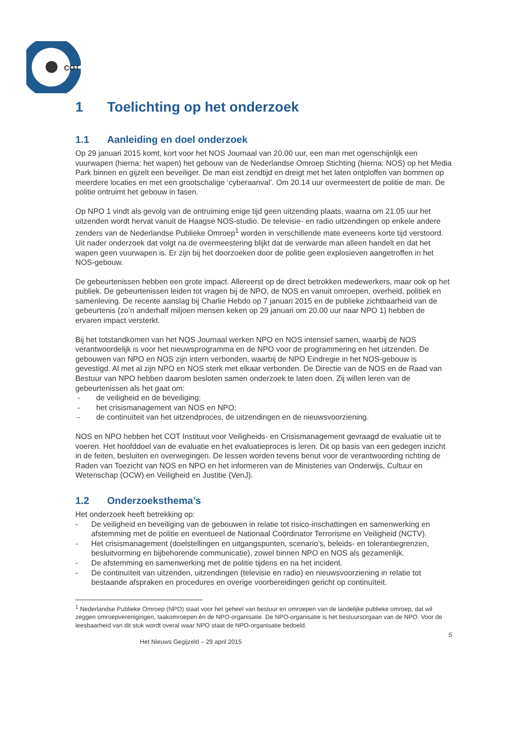COT
1 Toelichting op het onderzoek
1.1 Aanleiding en doel onderzoek
Op 29 januari 2015 komt, kort voor het NOS Journaal van 20.00 uur, een man met ogenschijnlijk een vuurwapen (hierna: het wapen) het gebouw van de Nederlandse Omroep Stichting (hierna: NOS) op het Media Park binnen en gijzelt een beveiliger. De man eist zendtijd en dreigt met het laten ontploffen van bommen op meerdere locaties en met een grootschalige ‘cyberaanval’. Om 20.14 uur overmeestert de politie de man. De politie ontruimt het gebouw in fasen.
Op NPO 1 vindt als gevolg van de ontruiming enige tijd geen uitzending plaats, waarna om 21.05 uur het uitzenden wordt hervat vanuit de Haagse NOS-studio. De televisie- en radio uitzendingen op enkele andere zenders van de Nederlandse Publieke Omroep<sup>1</sup> worden in verschillende mate eveneens korte tijd verstoord. Uit nader onderzoek dat volgt na de overmeestering blijkt dat de verwarde man alleen handelt en dat het wapen geen vuurwapen is. Er zijn bij het doorzoeken door de politie geen explosieven aangetroffen in het NOS-gebouw.
De gebeurtenissen hebben een grote impact. Allereerst op de direct betrokken medewerkers, maar ook op het publiek. De gebeurtenissen leiden tot vragen bij de NPO, de NOS en vanuit omroepen, overheid, politiek en samenleving. De recente aanslag bij Charlie Hebdo op 7 januari 2015 en de publieke zichtbaarheid van de gebeurtenis (zo’n anderhalf miljoen mensen keken op 29 januari om 20.00 uur naar NPO 1) hebben de ervaren impact versterkt.
Bij het totstandkomen van het NOS Journaal werken NPO en NOS intensief samen, waarbij de NOS verantwoordelijk is voor het nieuwsprogramma en de NPO voor de programmering en het uitzenden. De gebouwen van NPO en NOS zijn intern verbonden, waarbij de NPO Eindregie in het NOS-gebouw is gevestigd. Al met al zijn NPO en NOS sterk met elkaar verbonden. De Directie van de NOS en de Raad van Bestuur van NPO hebben daarom besloten samen onderzoek te laten doen. Zij willen leren van de gebeurtenissen als het gaat om:
- de veiligheid en de beveiliging;
- het crisismanagement van NOS en NPO;
- de continuïteit van het uitzendproces, de uitzendingen en de nieuwsvoorziening.
NOS en NPO hebben het COT Instituut voor Veiligheids- en Crisismanagement gevraagd de evaluatie uit te voeren. Het hoofddoel van de evaluatie en het evaluatieproces is leren. Dit op basis van een gedegen inzicht in de feiten, besluiten en overwegingen. De lessen worden tevens benut voor de verantwoording richting de Raden van Toezicht van NOS en NPO en het informeren van de Ministeries van Onderwijs, Cultuur en Wetenschap (OCW) en Veiligheid en Justitie (VenJ).
1.2 Onderzoeksthema’s
Het onderzoek heeft betrekking op:
- De veiligheid en beveiliging van de gebouwen in relatie tot risico-inschattingen en samenwerking en afstemming met de politie en eventueel de Nationaal Coördinator Terrorisme en Veiligheid (NCTV).
- Het crisismanagement (doelstellingen en uitgangspunten, scenario’s, beleids- en tolerantiegrenzen, besluitvorming en bijbehorende communicatie), zowel binnen NPO en NOS als gezamenlijk.
- De afstemming en samenwerking met de politie tijdens en na het incident.
- De continuïteit van uitzenden, uitzendingen (televisie en radio) en nieuwsvoorziening in relatie tot bestaande afspraken en procedures en overige voorbereidingen gericht op continuïteit.
<sup>1</sup> Nederlandse Publieke Omroep (NPO) staat voor het geheel van bestuur en omroepen van de landelijke publieke omroep, dat wil zeggen omroepverenigingen, taakomroepen én de NPO-organisatie. De NPO-organisatie is het bestuursorgaan van de NPO. Voor de leesbaarheid van dit stuk wordt overal waar NPO staat de NPO-organisatie bedoeld.
Het Nieuws Gegijzeld – 29 april 2015 5